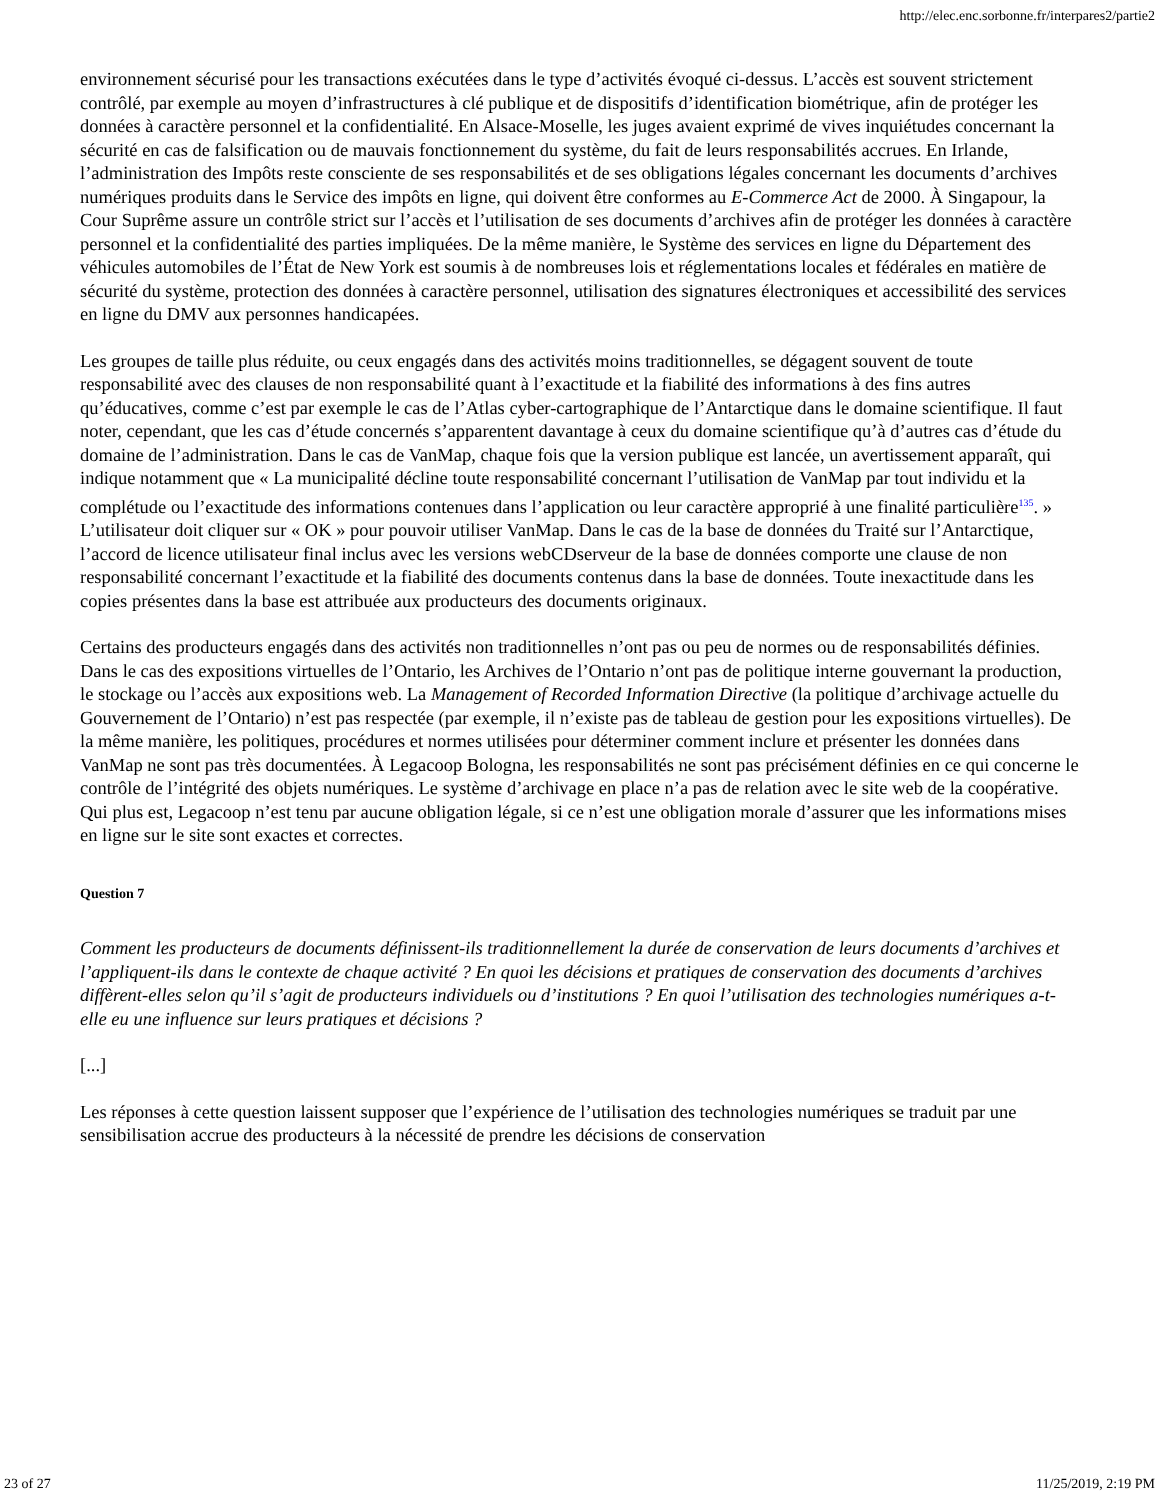http://elec.enc.sorbonne.fr/interpares2/partie2
environnement sécurisé pour les transactions exécutées dans le type d’activités évoqué ci-dessus. L’accès est souvent strictement contrôlé, par exemple au moyen d’infrastructures à clé publique et de dispositifs d’identification biométrique, afin de protéger les données à caractère personnel et la confidentialité. En Alsace-Moselle, les juges avaient exprimé de vives inquiétudes concernant la sécurité en cas de falsification ou de mauvais fonctionnement du système, du fait de leurs responsabilités accrues. En Irlande, l’administration des Impôts reste consciente de ses responsabilités et de ses obligations légales concernant les documents d’archives numériques produits dans le Service des impôts en ligne, qui doivent être conformes au E-Commerce Act de 2000. À Singapour, la Cour Suprême assure un contrôle strict sur l’accès et l’utilisation de ses documents d’archives afin de protéger les données à caractère personnel et la confidentialité des parties impliquées. De la même manière, le Système des services en ligne du Département des véhicules automobiles de l’État de New York est soumis à de nombreuses lois et réglementations locales et fédérales en matière de sécurité du système, protection des données à caractère personnel, utilisation des signatures électroniques et accessibilité des services en ligne du DMV aux personnes handicapées.
Les groupes de taille plus réduite, ou ceux engagés dans des activités moins traditionnelles, se dégagent souvent de toute responsabilité avec des clauses de non responsabilité quant à l’exactitude et la fiabilité des informations à des fins autres qu’éducatives, comme c’est par exemple le cas de l’Atlas cyber-cartographique de l’Antarctique dans le domaine scientifique. Il faut noter, cependant, que les cas d’étude concernés s’apparentent davantage à ceux du domaine scientifique qu’à d’autres cas d’étude du domaine de l’administration. Dans le cas de VanMap, chaque fois que la version publique est lancée, un avertissement apparaît, qui indique notamment que « La municipalité décline toute responsabilité concernant l’utilisation de VanMap par tout individu et la complétude ou l’exactitude des informations contenues dans l’application ou leur caractère approprié à une finalité particulière<sup>135</sup>. » L’utilisateur doit cliquer sur « OK » pour pouvoir utiliser VanMap. Dans le cas de la base de données du Traité sur l’Antarctique, l’accord de licence utilisateur final inclus avec les versions webCDserveur de la base de données comporte une clause de non responsabilité concernant l’exactitude et la fiabilité des documents contenus dans la base de données. Toute inexactitude dans les copies présentes dans la base est attribuée aux producteurs des documents originaux.
Certains des producteurs engagés dans des activités non traditionnelles n’ont pas ou peu de normes ou de responsabilités définies. Dans le cas des expositions virtuelles de l’Ontario, les Archives de l’Ontario n’ont pas de politique interne gouvernant la production, le stockage ou l’accès aux expositions web. La Management of Recorded Information Directive (la politique d’archivage actuelle du Gouvernement de l’Ontario) n’est pas respectée (par exemple, il n’existe pas de tableau de gestion pour les expositions virtuelles). De la même manière, les politiques, procédures et normes utilisées pour déterminer comment inclure et présenter les données dans VanMap ne sont pas très documentées. À Legacoop Bologna, les responsabilités ne sont pas précisément définies en ce qui concerne le contrôle de l’intégrité des objets numériques. Le système d’archivage en place n’a pas de relation avec le site web de la coopérative. Qui plus est, Legacoop n’est tenu par aucune obligation légale, si ce n’est une obligation morale d’assurer que les informations mises en ligne sur le site sont exactes et correctes.
Question 7
Comment les producteurs de documents définissent-ils traditionnellement la durée de conservation de leurs documents d’archives et l’appliquent-ils dans le contexte de chaque activité ? En quoi les décisions et pratiques de conservation des documents d’archives diffèrent-elles selon qu’il s’agit de producteurs individuels ou d’institutions ? En quoi l’utilisation des technologies numériques a-t-elle eu une influence sur leurs pratiques et décisions ?
[...]
Les réponses à cette question laissent supposer que l’expérience de l’utilisation des technologies numériques se traduit par une sensibilisation accrue des producteurs à la nécessité de prendre les décisions de conservation
23 of 27 11/25/2019, 2:19 PM